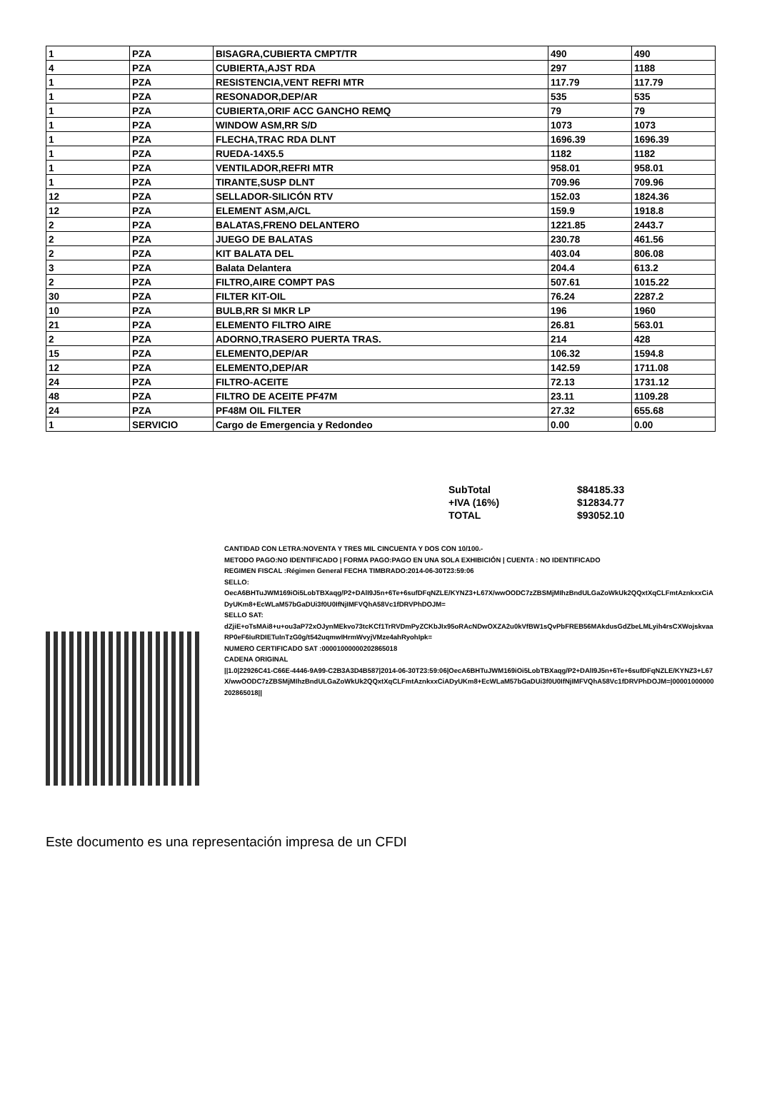| 1 | PZA | BISAGRA,CUBIERTA CMPT/TR | 490 | 490 |
| 4 | PZA | CUBIERTA,AJST RDA | 297 | 1188 |
| 1 | PZA | RESISTENCIA,VENT REFRI MTR | 117.79 | 117.79 |
| 1 | PZA | RESONADOR,DEP/AR | 535 | 535 |
| 1 | PZA | CUBIERTA,ORIF ACC GANCHO REMQ | 79 | 79 |
| 1 | PZA | WINDOW ASM,RR S/D | 1073 | 1073 |
| 1 | PZA | FLECHA,TRAC RDA DLNT | 1696.39 | 1696.39 |
| 1 | PZA | RUEDA-14X5.5 | 1182 | 1182 |
| 1 | PZA | VENTILADOR,REFRI MTR | 958.01 | 958.01 |
| 1 | PZA | TIRANTE,SUSP DLNT | 709.96 | 709.96 |
| 12 | PZA | SELLADOR-SILICÓN RTV | 152.03 | 1824.36 |
| 12 | PZA | ELEMENT ASM,A/CL | 159.9 | 1918.8 |
| 2 | PZA | BALATAS,FRENO DELANTERO | 1221.85 | 2443.7 |
| 2 | PZA | JUEGO DE BALATAS | 230.78 | 461.56 |
| 2 | PZA | KIT BALATA DEL | 403.04 | 806.08 |
| 3 | PZA | Balata Delantera | 204.4 | 613.2 |
| 2 | PZA | FILTRO,AIRE COMPT PAS | 507.61 | 1015.22 |
| 30 | PZA | FILTER KIT-OIL | 76.24 | 2287.2 |
| 10 | PZA | BULB,RR SI MKR LP | 196 | 1960 |
| 21 | PZA | ELEMENTO FILTRO AIRE | 26.81 | 563.01 |
| 2 | PZA | ADORNO,TRASERO PUERTA TRAS. | 214 | 428 |
| 15 | PZA | ELEMENTO,DEP/AR | 106.32 | 1594.8 |
| 12 | PZA | ELEMENTO,DEP/AR | 142.59 | 1711.08 |
| 24 | PZA | FILTRO-ACEITE | 72.13 | 1731.12 |
| 48 | PZA | FILTRO DE ACEITE PF47M | 23.11 | 1109.28 |
| 24 | PZA | PF48M OIL FILTER | 27.32 | 655.68 |
| 1 | SERVICIO | Cargo de Emergencia y Redondeo | 0.00 | 0.00 |
| SubTotal | $84185.33 |
| +IVA (16%) | $12834.77 |
| TOTAL | $93052.10 |
CANTIDAD CON LETRA:NOVENTA Y TRES MIL CINCUENTA Y DOS CON 10/100.-
METODO PAGO:NO IDENTIFICADO | FORMA PAGO:PAGO EN UNA SOLA EXHIBICIÓN | CUENTA : NO IDENTIFICADO
REGIMEN FISCAL :Régimen General FECHA TIMBRADO:2014-06-30T23:59:06
SELLO:
OecA6BHTuJWM169iOi5LobTBXaqg/P2+DAlI9J5n+6Te+6sufDFqNZLE/KYNZ3+L67X/wwOODC7zZBSMjMIhzBndULGaZoWkUk2QQxtXqCLFmtAznkxxCiADyUKm8+EcWLaM57bGaDUi3f0U0IfNjIMFVQhA58Vc1fDRVPhDOJM=
SELLO SAT:
dZjiE+oTsMAi8+u+ou3aP72xOJynMEkvo73tcKCf1TrRVDmPyZCKbJIx95oRAcNDwOXZA2u0kVfBW1sQvPbFREB56MAkdusGdZbeLMLyih4rsCXWojskvaaRP0eF6IuRDIETuInTzG0g/t542uqmwIHrmWvyjVMze4ahRyohIpk=
NUMERO CERTIFICADO SAT :00001000000202865018
CADENA ORIGINAL
||1.0|22926C41-C66E-4446-9A99-C2B3A3D4B587|2014-06-30T23:59:06|OecA6BHTuJWM169iOi5LobTBXaqg/P2+DAlI9J5n+6Te+6sufDFqNZLE/KYNZ3+L67X/wwOODC7zZBSMjMIhzBndULGaZoWkUk2QQxtXqCLFmtAznkxxCiADyUKm8+EcWLaM57bGaDUi3f0U0IfNjIMFVQhA58Vc1fDRVPhDOJM=|00001000000202865018||
Este documento es una representación impresa de un CFDI